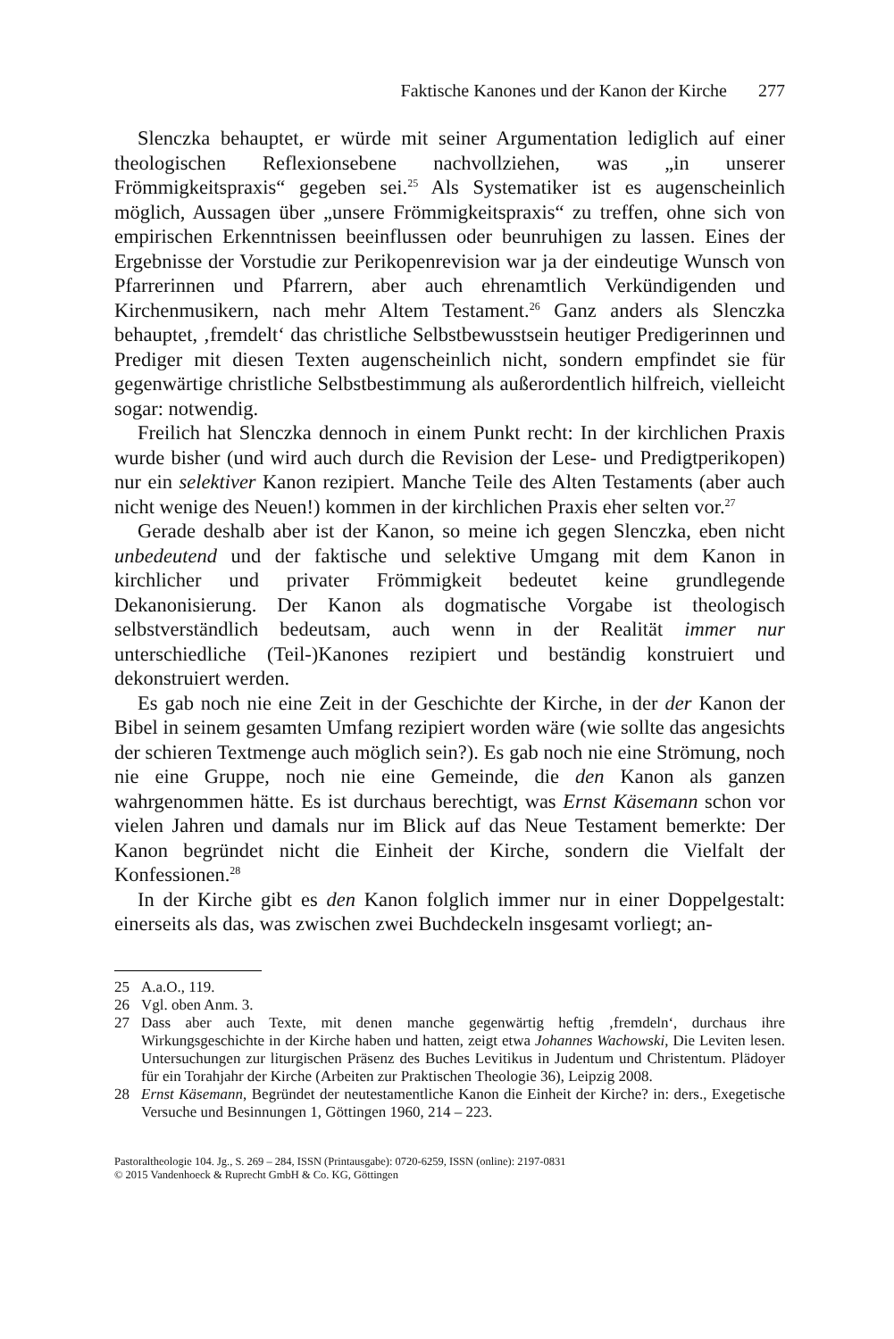Faktische Kanones und der Kanon der Kirche 277
Slenczka behauptet, er würde mit seiner Argumentation lediglich auf einer theologischen Reflexionsebene nachvollziehen, was „in unserer Frömmigkeitspraxis“ gegeben sei.<sup>25</sup> Als Systematiker ist es augenscheinlich möglich, Aussagen über „unsere Frömmigkeitspraxis“ zu treffen, ohne sich von empirischen Erkenntnissen beeinflussen oder beunruhigen zu lassen. Eines der Ergebnisse der Vorstudie zur Perikopenrevision war ja der eindeutige Wunsch von Pfarrerinnen und Pfarrern, aber auch ehrenamtlich Verkündigenden und Kirchenmusikern, nach mehr Altem Testament.<sup>26</sup> Ganz anders als Slenczka behauptet, ‚fremdelt‘ das christliche Selbstbewusstsein heutiger Predigerinnen und Prediger mit diesen Texten augenscheinlich nicht, sondern empfindet sie für gegenwärtige christliche Selbstbestimmung als außerordentlich hilfreich, vielleicht sogar: notwendig.
Freilich hat Slenczka dennoch in einem Punkt recht: In der kirchlichen Praxis wurde bisher (und wird auch durch die Revision der Lese- und Predigtperikopen) nur ein selektiver Kanon rezipiert. Manche Teile des Alten Testaments (aber auch nicht wenige des Neuen!) kommen in der kirchlichen Praxis eher selten vor.<sup>27</sup>
Gerade deshalb aber ist der Kanon, so meine ich gegen Slenczka, eben nicht unbedeutend und der faktische und selektive Umgang mit dem Kanon in kirchlicher und privater Frömmigkeit bedeutet keine grundlegende Dekanonisierung. Der Kanon als dogmatische Vorgabe ist theologisch selbstverständlich bedeutsam, auch wenn in der Realität immer nur unterschiedliche (Teil-)Kanones rezipiert und beständig konstruiert und dekonstruiert werden.
Es gab noch nie eine Zeit in der Geschichte der Kirche, in der der Kanon der Bibel in seinem gesamten Umfang rezipiert worden wäre (wie sollte das angesichts der schieren Textmenge auch möglich sein?). Es gab noch nie eine Strömung, noch nie eine Gruppe, noch nie eine Gemeinde, die den Kanon als ganzen wahrgenommen hätte. Es ist durchaus berechtigt, was Ernst Käsemann schon vor vielen Jahren und damals nur im Blick auf das Neue Testament bemerkte: Der Kanon begründet nicht die Einheit der Kirche, sondern die Vielfalt der Konfessionen.<sup>28</sup>
In der Kirche gibt es den Kanon folglich immer nur in einer Doppelgestalt: einerseits als das, was zwischen zwei Buchdeckeln insgesamt vorliegt; an-
25 A.a.O., 119.
26 Vgl. oben Anm. 3.
27 Dass aber auch Texte, mit denen manche gegenwärtig heftig ‚fremdeln‘, durchaus ihre Wirkungsgeschichte in der Kirche haben und hatten, zeigt etwa Johannes Wachowski, Die Leviten lesen. Untersuchungen zur liturgischen Präsenz des Buches Levitikus in Judentum und Christentum. Plädoyer für ein Torahjahr der Kirche (Arbeiten zur Praktischen Theologie 36), Leipzig 2008.
28 Ernst Käsemann, Begründet der neutestamentliche Kanon die Einheit der Kirche? in: ders., Exegetische Versuche und Besinnungen 1, Göttingen 1960, 214 – 223.
Pastoraltheologie 104. Jg., S. 269 – 284, ISSN (Printausgabe): 0720-6259, ISSN (online): 2197-0831
© 2015 Vandenhoeck & Ruprecht GmbH & Co. KG, Göttingen